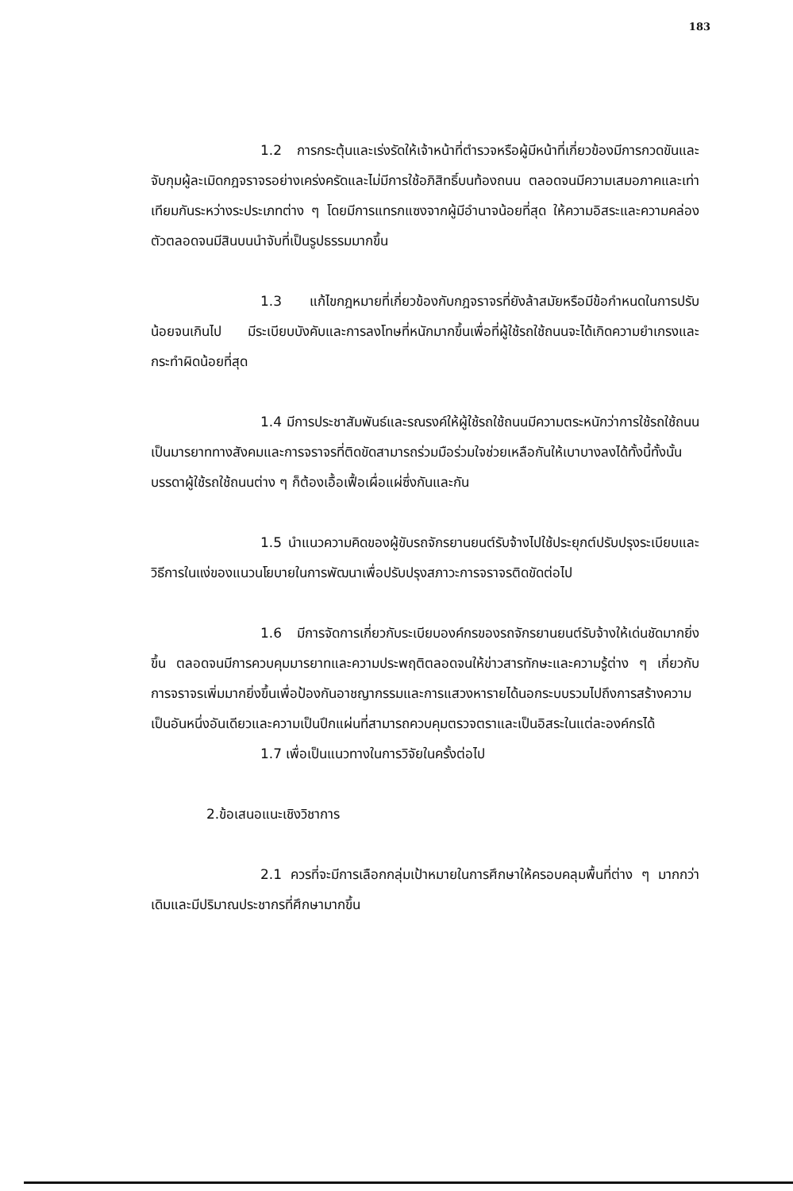183
1.2 การกระตุ้นและเร่งรัดให้เจ้าหน้าที่ตำรวจหรือผู้มีหน้าที่เกี่ยวข้องมีการกวดขันและจับกุมผู้ละเมิดกฎจราจรอย่างเคร่งครัดและไม่มีการใช้อภิสิทธิ์บนท้องถนน ตลอดจนมีความเสมอภาคและเท่าเทียมกันระหว่างระประเภทต่าง ๆ โดยมีการแทรกแซงจากผู้มีอำนาจน้อยที่สุด ให้ความอิสระและความคล่องตัวตลอดจนมีสินบนนำจับที่เป็นรูปธรรมมากขึ้น
1.3 แก้ไขกฎหมายที่เกี่ยวข้องกับกฎจราจรที่ยังล้าสมัยหรือมีข้อกำหนดในการปรับน้อยจนเกินไป มีระเบียบบังคับและการลงโทษที่หนักมากขึ้นเพื่อที่ผู้ใช้รถใช้ถนนจะได้เกิดความยำเกรงและกระทำผิดน้อยที่สุด
1.4 มีการประชาสัมพันธ์และรณรงค์ให้ผู้ใช้รถใช้ถนนมีความตระหนักว่าการใช้รถใช้ถนนเป็นมารยาททางสังคมและการจราจรที่ติดขัดสามารถร่วมมือร่วมใจช่วยเหลือกันให้เบาบางลงได้ทั้งนี้ทั้งนั้นบรรดาผู้ใช้รถใช้ถนนต่าง ๆ ก็ต้องเอื้อเฟื้อเผื่อแผ่ซึ่งกันและกัน
1.5 นำแนวความคิดของผู้ขับรถจักรยานยนต์รับจ้างไปใช้ประยุกต์ปรับปรุงระเบียบและวิธีการในแง่ของแนวนโยบายในการพัฒนาเพื่อปรับปรุงสภาวะการจราจรติดขัดต่อไป
1.6 มีการจัดการเกี่ยวกับระเบียบองค์กรของรถจักรยานยนต์รับจ้างให้เด่นชัดมากยิ่งขึ้น ตลอดจนมีการควบคุมมารยาทและความประพฤติตลอดจนให้ข่าวสารทักษะและความรู้ต่าง ๆ เกี่ยวกับการจราจรเพิ่มมากยิ่งขึ้นเพื่อป้องกันอาชญากรรมและการแสวงหารายได้นอกระบบรวมไปถึงการสร้างความเป็นอันหนึ่งอันเดียวและความเป็นปึกแผ่นที่สามารถควบคุมตรวจตราและเป็นอิสระในแต่ละองค์กรได้
1.7 เพื่อเป็นแนวทางในการวิจัยในครั้งต่อไป
2.ข้อเสนอแนะเชิงวิชาการ
2.1 ควรที่จะมีการเลือกกลุ่มเป้าหมายในการศึกษาให้ครอบคลุมพื้นที่ต่าง ๆ มากกว่าเดิมและมีปริมาณประชากรที่ศึกษามากขึ้น